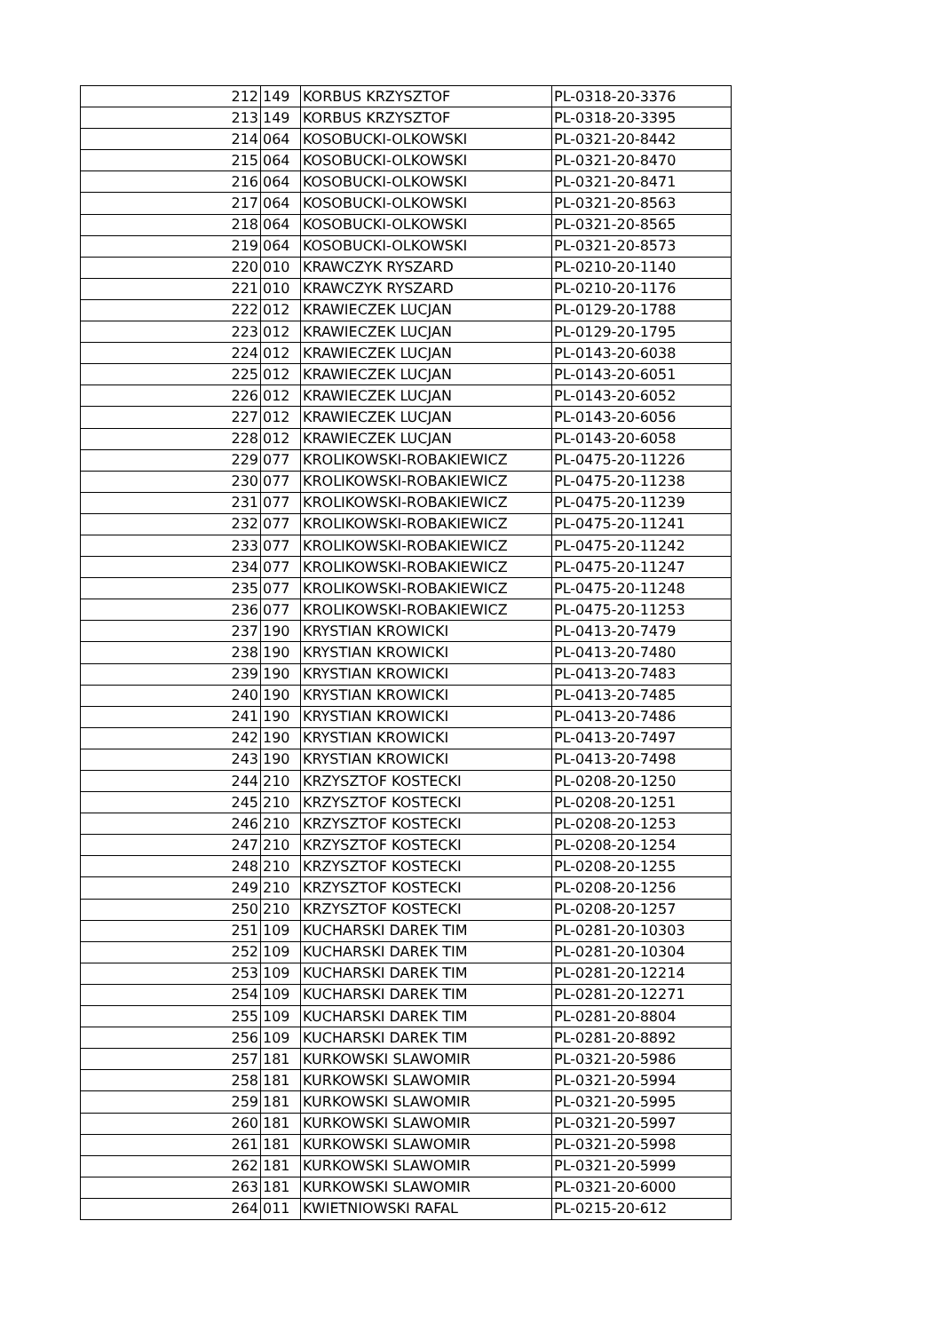| 212 | 149 | KORBUS KRZYSZTOF | PL-0318-20-3376 |
| 213 | 149 | KORBUS KRZYSZTOF | PL-0318-20-3395 |
| 214 | 064 | KOSOBUCKI-OLKOWSKI | PL-0321-20-8442 |
| 215 | 064 | KOSOBUCKI-OLKOWSKI | PL-0321-20-8470 |
| 216 | 064 | KOSOBUCKI-OLKOWSKI | PL-0321-20-8471 |
| 217 | 064 | KOSOBUCKI-OLKOWSKI | PL-0321-20-8563 |
| 218 | 064 | KOSOBUCKI-OLKOWSKI | PL-0321-20-8565 |
| 219 | 064 | KOSOBUCKI-OLKOWSKI | PL-0321-20-8573 |
| 220 | 010 | KRAWCZYK RYSZARD | PL-0210-20-1140 |
| 221 | 010 | KRAWCZYK RYSZARD | PL-0210-20-1176 |
| 222 | 012 | KRAWIECZEK LUCJAN | PL-0129-20-1788 |
| 223 | 012 | KRAWIECZEK LUCJAN | PL-0129-20-1795 |
| 224 | 012 | KRAWIECZEK LUCJAN | PL-0143-20-6038 |
| 225 | 012 | KRAWIECZEK LUCJAN | PL-0143-20-6051 |
| 226 | 012 | KRAWIECZEK LUCJAN | PL-0143-20-6052 |
| 227 | 012 | KRAWIECZEK LUCJAN | PL-0143-20-6056 |
| 228 | 012 | KRAWIECZEK LUCJAN | PL-0143-20-6058 |
| 229 | 077 | KROLIKOWSKI-ROBAKIEWICZ | PL-0475-20-11226 |
| 230 | 077 | KROLIKOWSKI-ROBAKIEWICZ | PL-0475-20-11238 |
| 231 | 077 | KROLIKOWSKI-ROBAKIEWICZ | PL-0475-20-11239 |
| 232 | 077 | KROLIKOWSKI-ROBAKIEWICZ | PL-0475-20-11241 |
| 233 | 077 | KROLIKOWSKI-ROBAKIEWICZ | PL-0475-20-11242 |
| 234 | 077 | KROLIKOWSKI-ROBAKIEWICZ | PL-0475-20-11247 |
| 235 | 077 | KROLIKOWSKI-ROBAKIEWICZ | PL-0475-20-11248 |
| 236 | 077 | KROLIKOWSKI-ROBAKIEWICZ | PL-0475-20-11253 |
| 237 | 190 | KRYSTIAN KROWICKI | PL-0413-20-7479 |
| 238 | 190 | KRYSTIAN KROWICKI | PL-0413-20-7480 |
| 239 | 190 | KRYSTIAN KROWICKI | PL-0413-20-7483 |
| 240 | 190 | KRYSTIAN KROWICKI | PL-0413-20-7485 |
| 241 | 190 | KRYSTIAN KROWICKI | PL-0413-20-7486 |
| 242 | 190 | KRYSTIAN KROWICKI | PL-0413-20-7497 |
| 243 | 190 | KRYSTIAN KROWICKI | PL-0413-20-7498 |
| 244 | 210 | KRZYSZTOF KOSTECKI | PL-0208-20-1250 |
| 245 | 210 | KRZYSZTOF KOSTECKI | PL-0208-20-1251 |
| 246 | 210 | KRZYSZTOF KOSTECKI | PL-0208-20-1253 |
| 247 | 210 | KRZYSZTOF KOSTECKI | PL-0208-20-1254 |
| 248 | 210 | KRZYSZTOF KOSTECKI | PL-0208-20-1255 |
| 249 | 210 | KRZYSZTOF KOSTECKI | PL-0208-20-1256 |
| 250 | 210 | KRZYSZTOF KOSTECKI | PL-0208-20-1257 |
| 251 | 109 | KUCHARSKI DAREK TIM | PL-0281-20-10303 |
| 252 | 109 | KUCHARSKI DAREK TIM | PL-0281-20-10304 |
| 253 | 109 | KUCHARSKI DAREK TIM | PL-0281-20-12214 |
| 254 | 109 | KUCHARSKI DAREK TIM | PL-0281-20-12271 |
| 255 | 109 | KUCHARSKI DAREK TIM | PL-0281-20-8804 |
| 256 | 109 | KUCHARSKI DAREK TIM | PL-0281-20-8892 |
| 257 | 181 | KURKOWSKI SLAWOMIR | PL-0321-20-5986 |
| 258 | 181 | KURKOWSKI SLAWOMIR | PL-0321-20-5994 |
| 259 | 181 | KURKOWSKI SLAWOMIR | PL-0321-20-5995 |
| 260 | 181 | KURKOWSKI SLAWOMIR | PL-0321-20-5997 |
| 261 | 181 | KURKOWSKI SLAWOMIR | PL-0321-20-5998 |
| 262 | 181 | KURKOWSKI SLAWOMIR | PL-0321-20-5999 |
| 263 | 181 | KURKOWSKI SLAWOMIR | PL-0321-20-6000 |
| 264 | 011 | KWIETNIOWSKI RAFAL | PL-0215-20-612 |